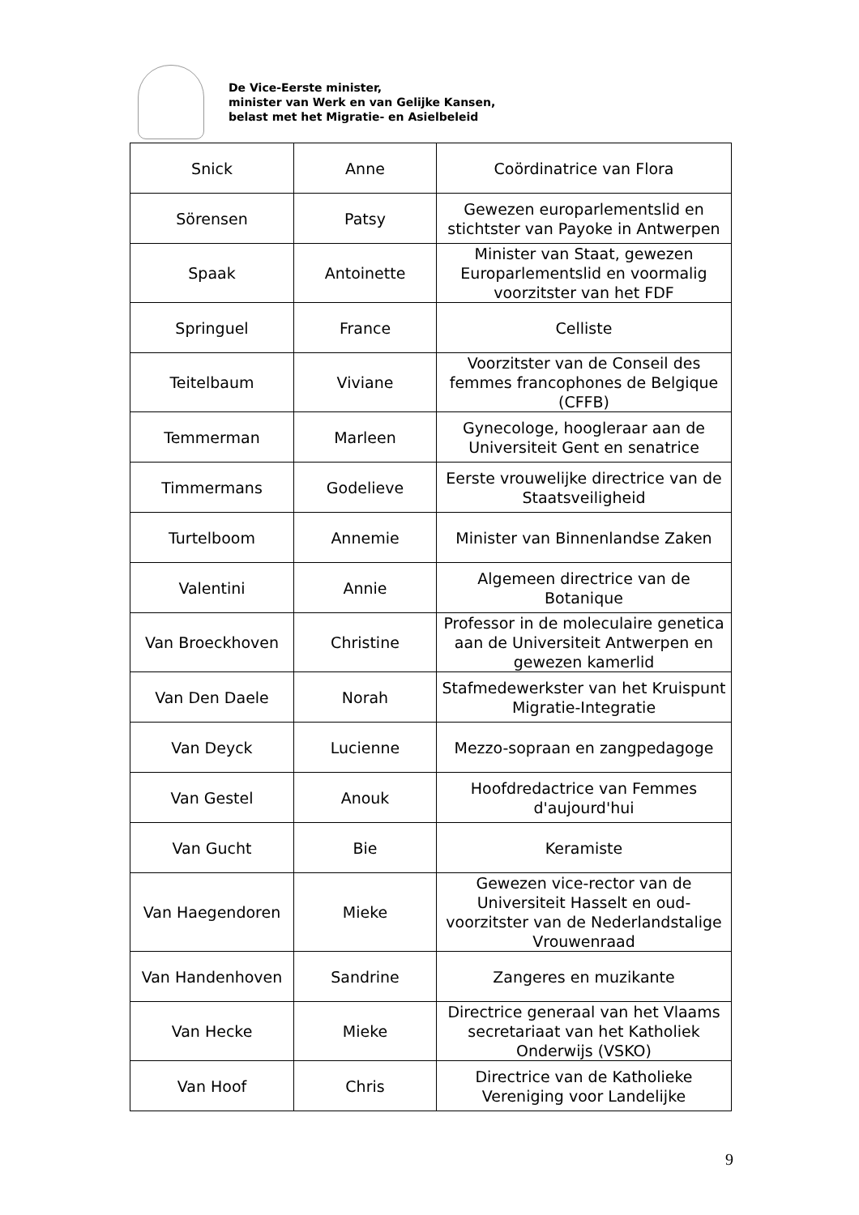De Vice-Eerste minister,
minister van Werk en van Gelijke Kansen,
belast met het Migratie- en Asielbeleid
| Snick | Anne | Coördinatrice van Flora |
| Sörensen | Patsy | Gewezen europarlementslid en stichtster van Payoke in Antwerpen |
| Spaak | Antoinette | Minister van Staat, gewezen Europarlementslid en voormalig voorzitster van het FDF |
| Springuel | France | Celliste |
| Teitelbaum | Viviane | Voorzitster van de Conseil des femmes francophones de Belgique (CFFB) |
| Temmerman | Marleen | Gynecologe, hoogleraar aan de Universiteit Gent en senatrice |
| Timmermans | Godelieve | Eerste vrouwelijke directrice van de Staatsveiligheid |
| Turtelboom | Annemie | Minister van Binnenlandse Zaken |
| Valentini | Annie | Algemeen directrice van de Botanique |
| Van Broeckhoven | Christine | Professor in de moleculaire genetica aan de Universiteit Antwerpen en gewezen kamerlid |
| Van Den Daele | Norah | Stafmedewerkster van het Kruispunt Migratie-Integratie |
| Van Deyck | Lucienne | Mezzo-sopraan en zangpedagoge |
| Van Gestel | Anouk | Hoofdredactrice van Femmes d'aujourd'hui |
| Van Gucht | Bie | Keramiste |
| Van Haegendoren | Mieke | Gewezen vice-rector van de Universiteit Hasselt en oud-voorzitster van de Nederlandstalige Vrouwenraad |
| Van Handenhoven | Sandrine | Zangeres en muzikante |
| Van Hecke | Mieke | Directrice generaal van het Vlaams secretariaat van het Katholiek Onderwijs (VSKO) |
| Van Hoof | Chris | Directrice van de Katholieke Vereniging voor Landelijke |
9